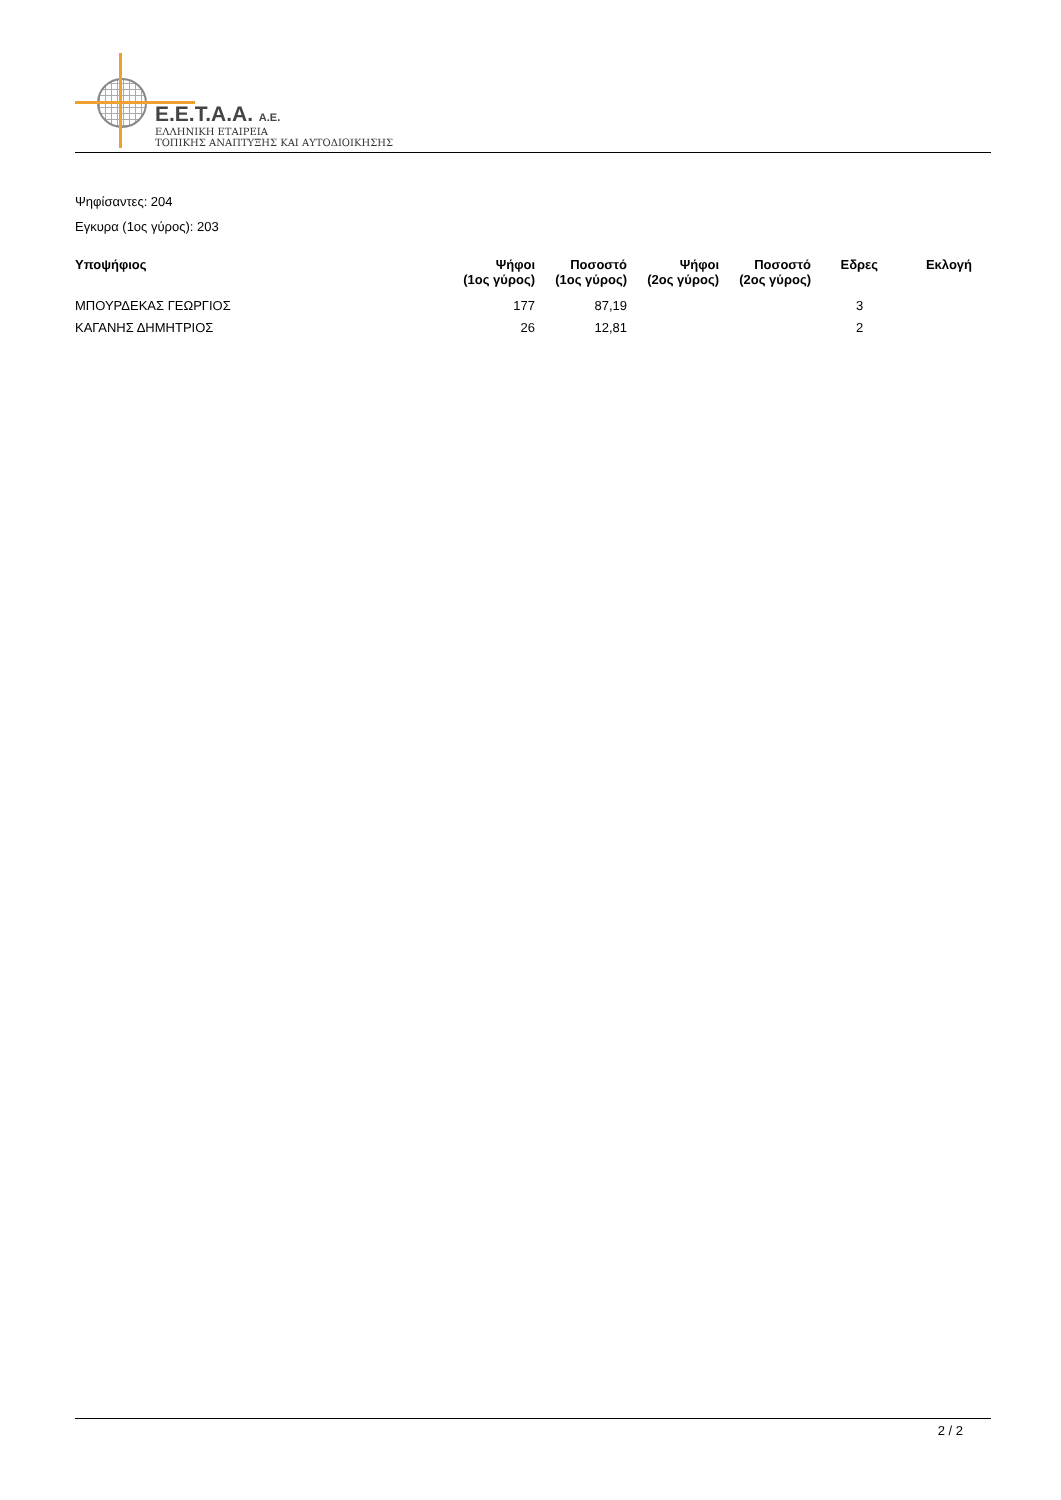E.E.T.A.A. A.E.
ΕΛΛΗΝΙΚΗ ΕΤΑΙΡΕΙΑ
ΤΟΠΙΚΗΣ ΑΝΑΠΤΥΞΗΣ ΚΑΙ ΑΥΤΟΔΙΟΙΚΗΣΗΣ
Ψηφίσαντες: 204
Εγκυρα (1ος γύρος): 203
| Υποψήφιος | Ψήφοι (1ος γύρος) | Ποσοστό (1ος γύρος) | Ψήφοι (2ος γύρος) | Ποσοστό (2ος γύρος) | Εδρες | Εκλογή |
| --- | --- | --- | --- | --- | --- | --- |
| ΜΠΟΥΡΔΕΚΑΣ ΓΕΩΡΓΙΟΣ | 177 | 87,19 | | | 3 | |
| ΚΑΓΑΝΗΣ ΔΗΜΗΤΡΙΟΣ | 26 | 12,81 | | | 2 | |
2 / 2